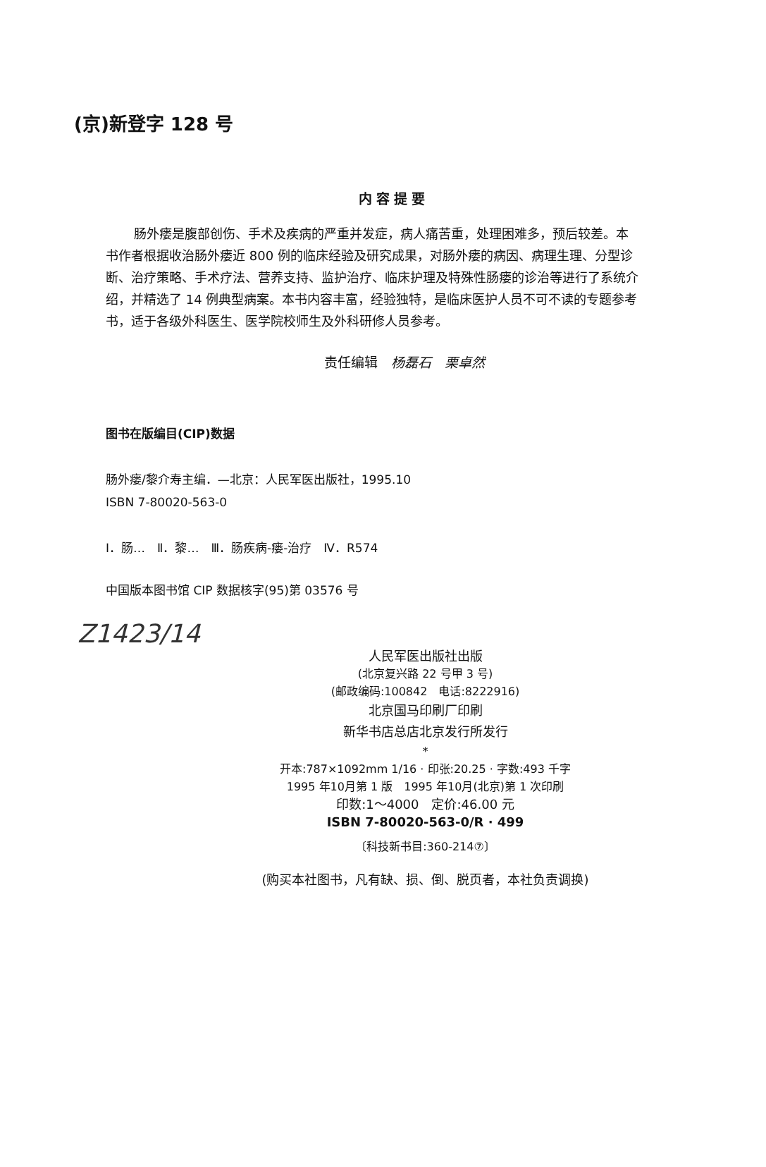(京)新登字 128 号
内容提要
肠外瘘是腹部创伤、手术及疾病的严重并发症，病人痛苦重，处理困难多，预后较差。本书作者根据收治肠外瘘近 800 例的临床经验及研究成果，对肠外瘘的病因、病理生理、分型诊断、治疗策略、手术疗法、营养支持、监护治疗、临床护理及特殊性肠瘘的诊治等进行了系统介绍，并精选了 14 例典型病案。本书内容丰富，经验独特，是临床医护人员不可不读的专题参考书，适于各级外科医生、医学院校师生及外科研修人员参考。
责任编辑　杨磊石　栗卓然
图书在版编目(CIP)数据
肠外瘘/黎介寿主编．—北京：人民军医出版社，1995.10
ISBN 7-80020-563-0
Ⅰ．肠…　Ⅱ．黎…　Ⅲ．肠疾病-瘘-治疗　Ⅳ．R574
中国版本图书馆 CIP 数据核字(95)第 03576 号
Z1423/14
人民军医出版社出版
(北京复兴路 22 号甲 3 号)
(邮政编码:100842　电话:8222916)
北京国马印刷厂印刷
新华书店总店北京发行所发行
*
开本:787×1092mm 1/16 · 印张:20.25 · 字数:493 千字
1995 年10月第 1 版　1995 年10月(北京)第 1 次印刷
印数:1～4000　定价:46.00 元
ISBN 7-80020-563-0/R · 499
〔科技新书目:360-214⑦〕
(购买本社图书，凡有缺、损、倒、脱页者，本社负责调换)